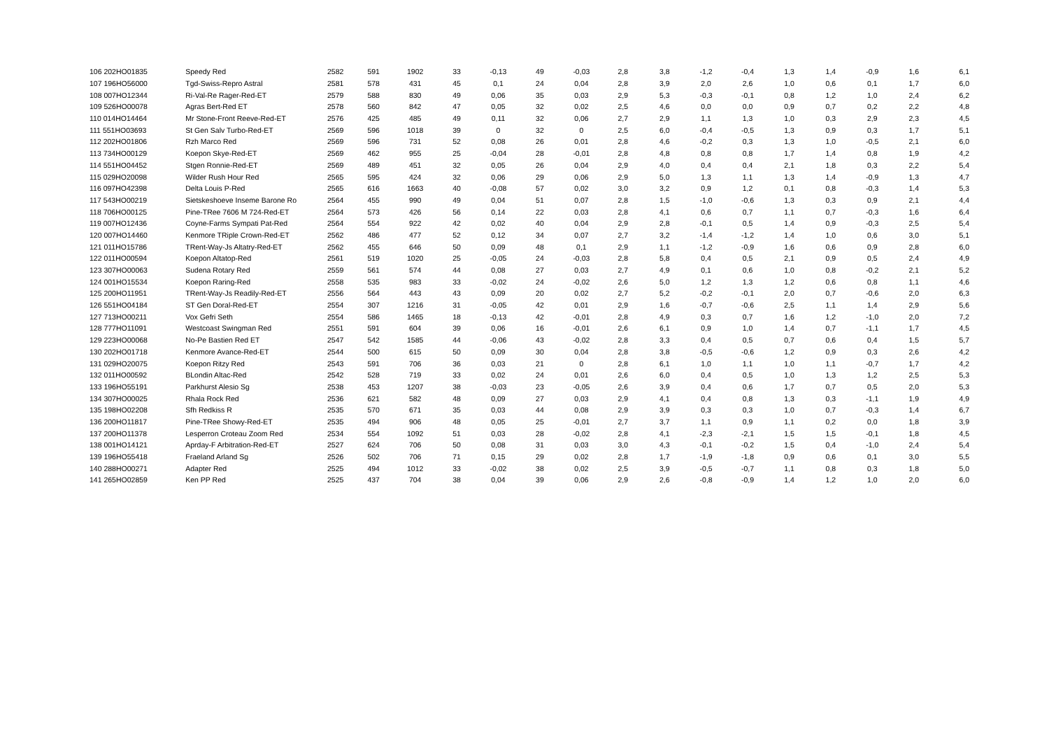| 106 202HO01835 | Speedy Red | 2582 | 591 | 1902 | 33 | -0,13 | 49 | -0,03 | 2,8 | 3,8 | -1,2 | -0,4 | 1,3 | 1,4 | -0,9 | 1,6 | 6,1 |
| 107 196HO56000 | Tgd-Swiss-Repro Astral | 2581 | 578 | 431 | 45 | 0,1 | 24 | 0,04 | 2,8 | 3,9 | 2,0 | 2,6 | 1,0 | 0,6 | 0,1 | 1,7 | 6,0 |
| 108 007HO12344 | Ri-Val-Re Rager-Red-ET | 2579 | 588 | 830 | 49 | 0,06 | 35 | 0,03 | 2,9 | 5,3 | -0,3 | -0,1 | 0,8 | 1,2 | 1,0 | 2,4 | 6,2 |
| 109 526HO00078 | Agras Bert-Red ET | 2578 | 560 | 842 | 47 | 0,05 | 32 | 0,02 | 2,5 | 4,6 | 0,0 | 0,0 | 0,9 | 0,7 | 0,2 | 2,2 | 4,8 |
| 110 014HO14464 | Mr Stone-Front Reeve-Red-ET | 2576 | 425 | 485 | 49 | 0,11 | 32 | 0,06 | 2,7 | 2,9 | 1,1 | 1,3 | 1,0 | 0,3 | 2,9 | 2,3 | 4,5 |
| 111 551HO03693 | St Gen Salv Turbo-Red-ET | 2569 | 596 | 1018 | 39 | 0 | 32 | 0 | 2,5 | 6,0 | -0,4 | -0,5 | 1,3 | 0,9 | 0,3 | 1,7 | 5,1 |
| 112 202HO01806 | Rzh Marco Red | 2569 | 596 | 731 | 52 | 0,08 | 26 | 0,01 | 2,8 | 4,6 | -0,2 | 0,3 | 1,3 | 1,0 | -0,5 | 2,1 | 6,0 |
| 113 734HO00129 | Koepon Skye-Red-ET | 2569 | 462 | 955 | 25 | -0,04 | 28 | -0,01 | 2,8 | 4,8 | 0,8 | 0,8 | 1,7 | 1,4 | 0,8 | 1,9 | 4,2 |
| 114 551HO04452 | Stgen Ronnie-Red-ET | 2569 | 489 | 451 | 32 | 0,05 | 26 | 0,04 | 2,9 | 4,0 | 0,4 | 0,4 | 2,1 | 1,8 | 0,3 | 2,2 | 5,4 |
| 115 029HO20098 | Wilder Rush Hour Red | 2565 | 595 | 424 | 32 | 0,06 | 29 | 0,06 | 2,9 | 5,0 | 1,3 | 1,1 | 1,3 | 1,4 | -0,9 | 1,3 | 4,7 |
| 116 097HO42398 | Delta Louis P-Red | 2565 | 616 | 1663 | 40 | -0,08 | 57 | 0,02 | 3,0 | 3,2 | 0,9 | 1,2 | 0,1 | 0,8 | -0,3 | 1,4 | 5,3 |
| 117 543HO00219 | Sietskeshoeve Inseme Barone Ro | 2564 | 455 | 990 | 49 | 0,04 | 51 | 0,07 | 2,8 | 1,5 | -1,0 | -0,6 | 1,3 | 0,3 | 0,9 | 2,1 | 4,4 |
| 118 706HO00125 | Pine-TRee 7606 M 724-Red-ET | 2564 | 573 | 426 | 56 | 0,14 | 22 | 0,03 | 2,8 | 4,1 | 0,6 | 0,7 | 1,1 | 0,7 | -0,3 | 1,6 | 6,4 |
| 119 007HO12436 | Coyne-Farms Sympati Pat-Red | 2564 | 554 | 922 | 42 | 0,02 | 40 | 0,04 | 2,9 | 2,8 | -0,1 | 0,5 | 1,4 | 0,9 | -0,3 | 2,5 | 5,4 |
| 120 007HO14460 | Kenmore TRiple Crown-Red-ET | 2562 | 486 | 477 | 52 | 0,12 | 34 | 0,07 | 2,7 | 3,2 | -1,4 | -1,2 | 1,4 | 1,0 | 0,6 | 3,0 | 5,1 |
| 121 011HO15786 | TRent-Way-Js Altatry-Red-ET | 2562 | 455 | 646 | 50 | 0,09 | 48 | 0,1 | 2,9 | 1,1 | -1,2 | -0,9 | 1,6 | 0,6 | 0,9 | 2,8 | 6,0 |
| 122 011HO00594 | Koepon Altatop-Red | 2561 | 519 | 1020 | 25 | -0,05 | 24 | -0,03 | 2,8 | 5,8 | 0,4 | 0,5 | 2,1 | 0,9 | 0,5 | 2,4 | 4,9 |
| 123 307HO00063 | Sudena Rotary Red | 2559 | 561 | 574 | 44 | 0,08 | 27 | 0,03 | 2,7 | 4,9 | 0,1 | 0,6 | 1,0 | 0,8 | -0,2 | 2,1 | 5,2 |
| 124 001HO15534 | Koepon Raring-Red | 2558 | 535 | 983 | 33 | -0,02 | 24 | -0,02 | 2,6 | 5,0 | 1,2 | 1,3 | 1,2 | 0,6 | 0,8 | 1,1 | 4,6 |
| 125 200HO11951 | TRent-Way-Js Readily-Red-ET | 2556 | 564 | 443 | 43 | 0,09 | 20 | 0,02 | 2,7 | 5,2 | -0,2 | -0,1 | 2,0 | 0,7 | -0,6 | 2,0 | 6,3 |
| 126 551HO04184 | ST Gen Doral-Red-ET | 2554 | 307 | 1216 | 31 | -0,05 | 42 | 0,01 | 2,9 | 1,6 | -0,7 | -0,6 | 2,5 | 1,1 | 1,4 | 2,9 | 5,6 |
| 127 713HO00211 | Vox Gefri Seth | 2554 | 586 | 1465 | 18 | -0,13 | 42 | -0,01 | 2,8 | 4,9 | 0,3 | 0,7 | 1,6 | 1,2 | -1,0 | 2,0 | 7,2 |
| 128 777HO11091 | Westcoast Swingman Red | 2551 | 591 | 604 | 39 | 0,06 | 16 | -0,01 | 2,6 | 6,1 | 0,9 | 1,0 | 1,4 | 0,7 | -1,1 | 1,7 | 4,5 |
| 129 223HO00068 | No-Pe Bastien Red ET | 2547 | 542 | 1585 | 44 | -0,06 | 43 | -0,02 | 2,8 | 3,3 | 0,4 | 0,5 | 0,7 | 0,6 | 0,4 | 1,5 | 5,7 |
| 130 202HO01718 | Kenmore Avance-Red-ET | 2544 | 500 | 615 | 50 | 0,09 | 30 | 0,04 | 2,8 | 3,8 | -0,5 | -0,6 | 1,2 | 0,9 | 0,3 | 2,6 | 4,2 |
| 131 029HO20075 | Koepon Ritzy Red | 2543 | 591 | 706 | 36 | 0,03 | 21 | 0 | 2,8 | 6,1 | 1,0 | 1,1 | 1,0 | 1,1 | -0,7 | 1,7 | 4,2 |
| 132 011HO00592 | BLondin Altac-Red | 2542 | 528 | 719 | 33 | 0,02 | 24 | 0,01 | 2,6 | 6,0 | 0,4 | 0,5 | 1,0 | 1,3 | 1,2 | 2,5 | 5,3 |
| 133 196HO55191 | Parkhurst Alesio Sg | 2538 | 453 | 1207 | 38 | -0,03 | 23 | -0,05 | 2,6 | 3,9 | 0,4 | 0,6 | 1,7 | 0,7 | 0,5 | 2,0 | 5,3 |
| 134 307HO00025 | Rhala Rock Red | 2536 | 621 | 582 | 48 | 0,09 | 27 | 0,03 | 2,9 | 4,1 | 0,4 | 0,8 | 1,3 | 0,3 | -1,1 | 1,9 | 4,9 |
| 135 198HO02208 | Sfh Redkiss R | 2535 | 570 | 671 | 35 | 0,03 | 44 | 0,08 | 2,9 | 3,9 | 0,3 | 0,3 | 1,0 | 0,7 | -0,3 | 1,4 | 6,7 |
| 136 200HO11817 | Pine-TRee Showy-Red-ET | 2535 | 494 | 906 | 48 | 0,05 | 25 | -0,01 | 2,7 | 3,7 | 1,1 | 0,9 | 1,1 | 0,2 | 0,0 | 1,8 | 3,9 |
| 137 200HO11378 | Lesperron Croteau Zoom Red | 2534 | 554 | 1092 | 51 | 0,03 | 28 | -0,02 | 2,8 | 4,1 | -2,3 | -2,1 | 1,5 | 1,5 | -0,1 | 1,8 | 4,5 |
| 138 001HO14121 | Aprday-F Arbitration-Red-ET | 2527 | 624 | 706 | 50 | 0,08 | 31 | 0,03 | 3,0 | 4,3 | -0,1 | -0,2 | 1,5 | 0,4 | -1,0 | 2,4 | 5,4 |
| 139 196HO55418 | Fraeland Arland Sg | 2526 | 502 | 706 | 71 | 0,15 | 29 | 0,02 | 2,8 | 1,7 | -1,9 | -1,8 | 0,9 | 0,6 | 0,1 | 3,0 | 5,5 |
| 140 288HO00271 | Adapter Red | 2525 | 494 | 1012 | 33 | -0,02 | 38 | 0,02 | 2,5 | 3,9 | -0,5 | -0,7 | 1,1 | 0,8 | 0,3 | 1,8 | 5,0 |
| 141 265HO02859 | Ken PP Red | 2525 | 437 | 704 | 38 | 0,04 | 39 | 0,06 | 2,9 | 2,6 | -0,8 | -0,9 | 1,4 | 1,2 | 1,0 | 2,0 | 6,0 |